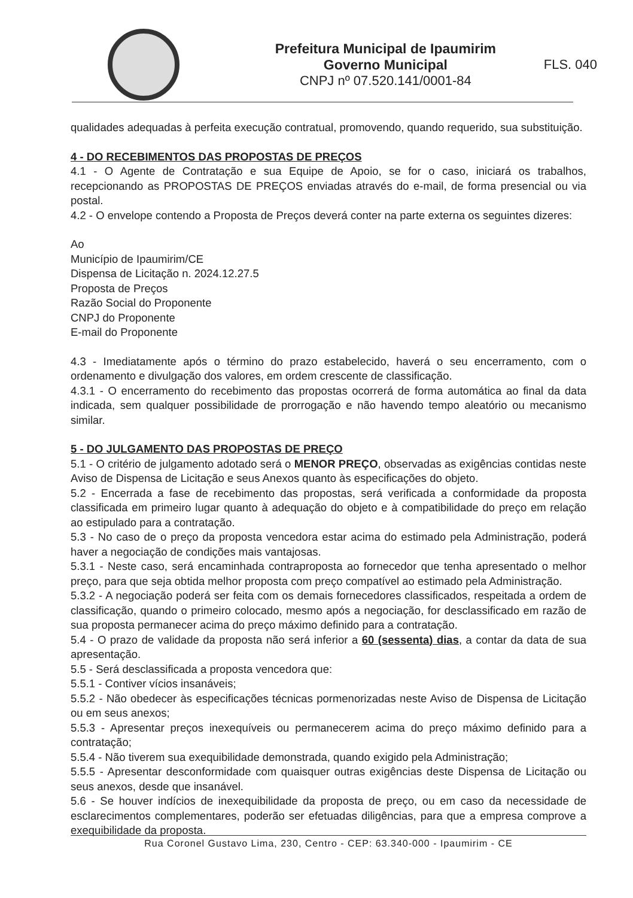Prefeitura Municipal de Ipaumirim
Governo Municipal
CNPJ nº 07.520.141/0001-84
FLS. 040
qualidades adequadas à perfeita execução contratual, promovendo, quando requerido, sua substituição.
4 - DO RECEBIMENTOS DAS PROPOSTAS DE PREÇOS
4.1 - O Agente de Contratação e sua Equipe de Apoio, se for o caso, iniciará os trabalhos, recepcionando as PROPOSTAS DE PREÇOS enviadas através do e-mail, de forma presencial ou via postal.
4.2 - O envelope contendo a Proposta de Preços deverá conter na parte externa os seguintes dizeres:
Ao
Município de Ipaumirim/CE
Dispensa de Licitação n. 2024.12.27.5
Proposta de Preços
Razão Social do Proponente
CNPJ do Proponente
E-mail do Proponente
4.3 - Imediatamente após o término do prazo estabelecido, haverá o seu encerramento, com o ordenamento e divulgação dos valores, em ordem crescente de classificação.
4.3.1 - O encerramento do recebimento das propostas ocorrerá de forma automática ao final da data indicada, sem qualquer possibilidade de prorrogação e não havendo tempo aleatório ou mecanismo similar.
5 - DO JULGAMENTO DAS PROPOSTAS DE PREÇO
5.1 - O critério de julgamento adotado será o MENOR PREÇO, observadas as exigências contidas neste Aviso de Dispensa de Licitação e seus Anexos quanto às especificações do objeto.
5.2 - Encerrada a fase de recebimento das propostas, será verificada a conformidade da proposta classificada em primeiro lugar quanto à adequação do objeto e à compatibilidade do preço em relação ao estipulado para a contratação.
5.3 - No caso de o preço da proposta vencedora estar acima do estimado pela Administração, poderá haver a negociação de condições mais vantajosas.
5.3.1 - Neste caso, será encaminhada contraproposta ao fornecedor que tenha apresentado o melhor preço, para que seja obtida melhor proposta com preço compatível ao estimado pela Administração.
5.3.2 - A negociação poderá ser feita com os demais fornecedores classificados, respeitada a ordem de classificação, quando o primeiro colocado, mesmo após a negociação, for desclassificado em razão de sua proposta permanecer acima do preço máximo definido para a contratação.
5.4 - O prazo de validade da proposta não será inferior a 60 (sessenta) dias, a contar da data de sua apresentação.
5.5 - Será desclassificada a proposta vencedora que:
5.5.1 - Contiver vícios insanáveis;
5.5.2 - Não obedecer às especificações técnicas pormenorizadas neste Aviso de Dispensa de Licitação ou em seus anexos;
5.5.3 - Apresentar preços inexequíveis ou permanecerem acima do preço máximo definido para a contratação;
5.5.4 - Não tiverem sua exequibilidade demonstrada, quando exigido pela Administração;
5.5.5 - Apresentar desconformidade com quaisquer outras exigências deste Dispensa de Licitação ou seus anexos, desde que insanável.
5.6 - Se houver indícios de inexequibilidade da proposta de preço, ou em caso da necessidade de esclarecimentos complementares, poderão ser efetuadas diligências, para que a empresa comprove a exequibilidade da proposta.
Rua Coronel Gustavo Lima, 230, Centro - CEP: 63.340-000 - Ipaumirim - CE